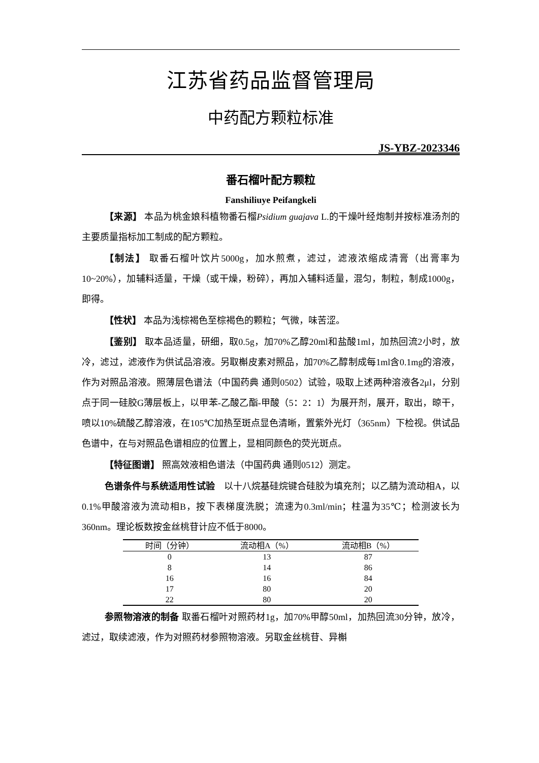江苏省药品监督管理局
中药配方颗粒标准
JS-YBZ-2023346
番石榴叶配方颗粒
Fanshiliuye Peifangkeli
【来源】 本品为桃金娘科植物番石榴Psidium guajava L.的干燥叶经炮制并按标准汤剂的主要质量指标加工制成的配方颗粒。
【制法】 取番石榴叶饮片5000g，加水煎煮，滤过，滤液浓缩成清膏（出膏率为10~20%），加辅料适量，干燥（或干燥，粉碎），再加入辅料适量，混匀，制粒，制成1000g，即得。
【性状】 本品为浅棕褐色至棕褐色的颗粒；气微，味苦涩。
【鉴别】 取本品适量，研细，取0.5g，加70%乙醇20ml和盐酸1ml，加热回流2小时，放冷，滤过，滤液作为供试品溶液。另取槲皮素对照品，加70%乙醇制成每1ml含0.1mg的溶液，作为对照品溶液。照薄层色谱法（中国药典 通则0502）试验，吸取上述两种溶液各2μl，分别点于同一硅胶G薄层板上，以甲苯-乙酸乙酯-甲酸（5：2：1）为展开剂，展开，取出，晾干，喷以10%硫酸乙醇溶液，在105℃加热至斑点显色清晰，置紫外光灯（365nm）下检视。供试品色谱中，在与对照品色谱相应的位置上，显相同颜色的荧光斑点。
【特征图谱】 照高效液相色谱法（中国药典 通则0512）测定。
色谱条件与系统适用性试验　以十八烷基硅烷键合硅胶为填充剂；以乙腈为流动相A，以0.1%甲酸溶液为流动相B，按下表梯度洗脱；流速为0.3ml/min；柱温为35℃；检测波长为360nm。理论板数按金丝桃苷计应不低于8000。
| 时间（分钟） | 流动相A（%） | 流动相B（%） |
| --- | --- | --- |
| 0 | 13 | 87 |
| 8 | 14 | 86 |
| 16 | 16 | 84 |
| 17 | 80 | 20 |
| 22 | 80 | 20 |
参照物溶液的制备 取番石榴叶对照药材1g，加70%甲醇50ml，加热回流30分钟，放冷，滤过，取续滤液，作为对照药材参照物溶液。另取金丝桃苷、异槲